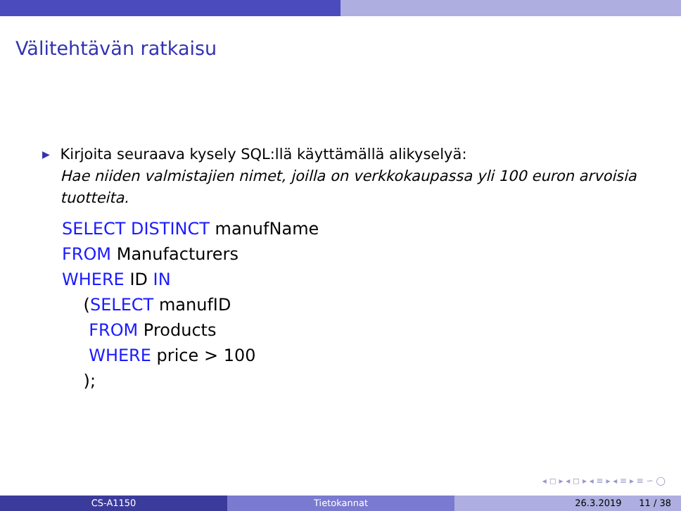Välitehtävän ratkaisu
▶
Kirjoita seuraava kysely SQL:llä käyttämällä alikyselyä:
Hae niiden valmistajien nimet, joilla on verkkokaupassa yli 100 euron arvoisia tuotteita.
SELECT DISTINCT manufName FROM Manufacturers WHERE ID IN (SELECT manufID FROM Products WHERE price > 100 );
◂ ◻ ▸ ◂ ◻ ▸ ◂ ≡ ▸ ◂ ≡ ▸ ≡ ∽ ◯
CS-A1150 Tietokannat 26.3.2019 11 / 38